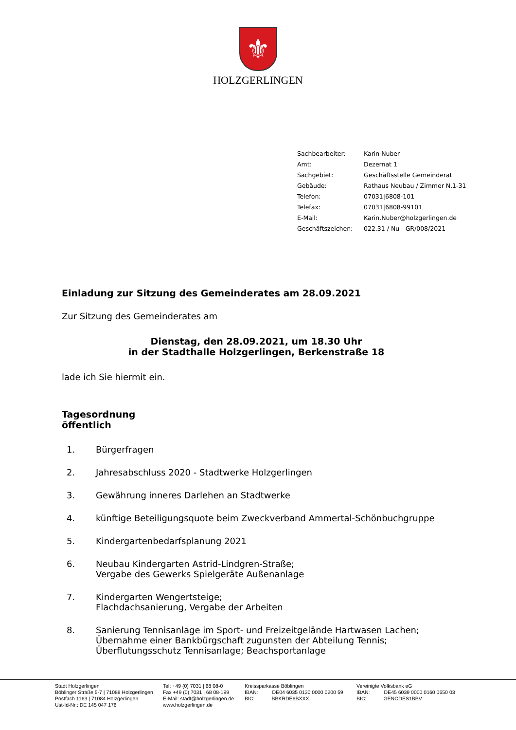⚜
HOLZGERLINGEN
| Sachbearbeiter: | Karin Nuber |
| Amt: | Dezernat 1 |
| Sachgebiet: | Geschäftsstelle Gemeinderat |
| Gebäude: | Rathaus Neubau / Zimmer N.1-31 |
| Telefon: | 07031/6808-101 |
| Telefax: | 07031/6808-99101 |
| E-Mail: | Karin.Nuber@holzgerlingen.de |
| Geschäftszeichen: | 022.31 / Nu - GR/008/2021 |
Einladung zur Sitzung des Gemeinderates am 28.09.2021
Zur Sitzung des Gemeinderates am
Dienstag, den 28.09.2021, um 18.30 Uhr
in der Stadthalle Holzgerlingen, Berkenstraße 18
lade ich Sie hiermit ein.
Tagesordnung
öffentlich
| 1. | Bürgerfragen |
| 2. | Jahresabschluss 2020 - Stadtwerke Holzgerlingen |
| 3. | Gewährung inneres Darlehen an Stadtwerke |
| 4. | künftige Beteiligungsquote beim Zweckverband Ammertal-Schönbuchgruppe |
| 5. | Kindergartenbedarfsplanung 2021 |
| 6. | Neubau Kindergarten Astrid-Lindgren-Straße; Vergabe des Gewerks Spielgeräte Außenanlage |
| 7. | Kindergarten Wengertsteige; Flachdachsanierung, Vergabe der Arbeiten |
| 8. | Sanierung Tennisanlage im Sport- und Freizeitgelände Hartwasen Lachen; Übernahme einer Bankbürgschaft zugunsten der Abteilung Tennis; Überflutungsschutz Tennisanlage; Beachsportanlage |
Stadt Holzgerlingen
Böblinger Straße 5-7 | 71088 Holzgerlingen
Postfach 1163 | 71084 Holzgerlingen
Ust-Id-Nr.: DE 145 047 176
Tel: +49 (0) 7031 | 68 08-0
Fax +49 (0) 7031 | 68 08-199
E-Mail: stadt@holzgerlingen.de
www.holzgerlingen.de
Kreissparkasse Böblingen
IBAN: DE04 6035 0130 0000 0200 59
BIC: BBKRDE6BXXX
Vereinigte Volksbank eG
IBAN: DE45 6039 0000 0160 0650 03
BIC: GENODES1BBV